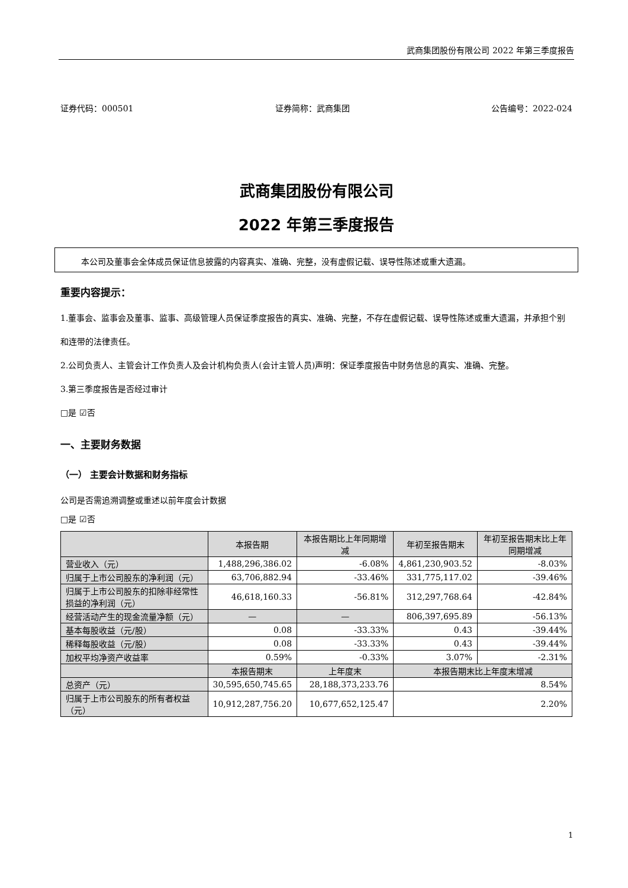武商集团股份有限公司 2022 年第三季度报告
证券代码：000501 证券简称：武商集团 公告编号：2022-024
武商集团股份有限公司
2022 年第三季度报告
本公司及董事会全体成员保证信息披露的内容真实、准确、完整，没有虚假记载、误导性陈述或重大遗漏。
重要内容提示：
1.董事会、监事会及董事、监事、高级管理人员保证季度报告的真实、准确、完整，不存在虚假记载、误导性陈述或重大遗漏，并承担个别和连带的法律责任。
2.公司负责人、主管会计工作负责人及会计机构负责人(会计主管人员)声明：保证季度报告中财务信息的真实、准确、完整。
3.第三季度报告是否经过审计
□是 ☑否
一、主要财务数据
（一） 主要会计数据和财务指标
公司是否需追溯调整或重述以前年度会计数据
□是 ☑否
| | 本报告期 | 本报告期比上年同期增减 | 年初至报告期末 | 年初至报告期末比上年同期增减 |
| --- | --- | --- | --- | --- |
| 营业收入（元） | 1,488,296,386.02 | -6.08% | 4,861,230,903.52 | -8.03% |
| 归属于上市公司股东的净利润（元） | 63,706,882.94 | -33.46% | 331,775,117.02 | -39.46% |
| 归属于上市公司股东的扣除非经常性损益的净利润（元） | 46,618,160.33 | -56.81% | 312,297,768.64 | -42.84% |
| 经营活动产生的现金流量净额（元） | — | — | 806,397,695.89 | -56.13% |
| 基本每股收益（元/股） | 0.08 | -33.33% | 0.43 | -39.44% |
| 稀释每股收益（元/股） | 0.08 | -33.33% | 0.43 | -39.44% |
| 加权平均净资产收益率 | 0.59% | -0.33% | 3.07% | -2.31% |
| | 本报告期末 | 上年度末 | 本报告期末比上年度末增减 | |
| 总资产（元） | 30,595,650,745.65 | 28,188,373,233.76 | 8.54% | |
| 归属于上市公司股东的所有者权益（元） | 10,912,287,756.20 | 10,677,652,125.47 | 2.20% | |
1